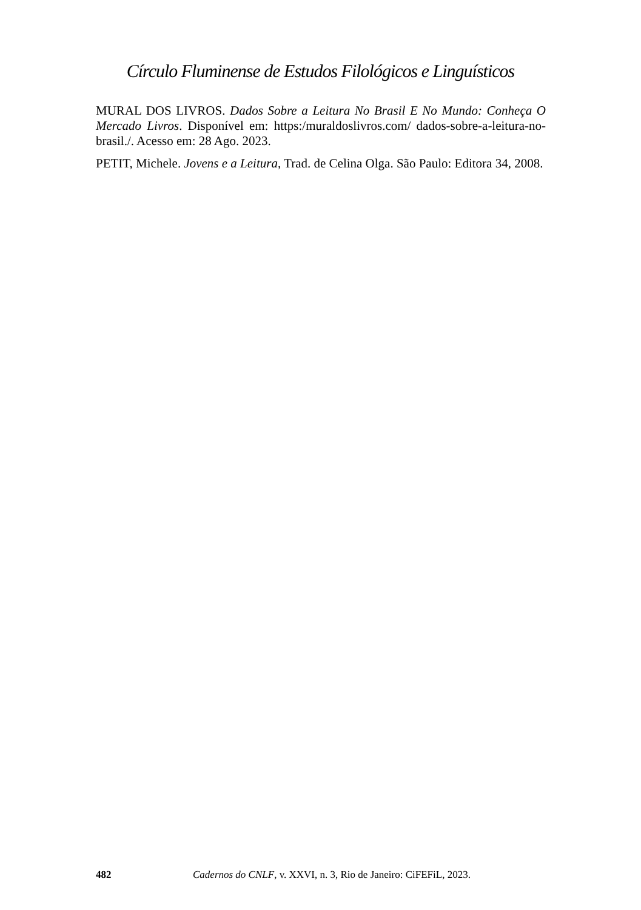Círculo Fluminense de Estudos Filológicos e Linguísticos
MURAL DOS LIVROS. Dados Sobre a Leitura No Brasil E No Mundo: Conheça O Mercado Livros. Disponível em: https:/muraldoslivros.com/ dados-sobre-a-leitura-no-brasil./. Acesso em: 28 Ago. 2023.
PETIT, Michele. Jovens e a Leitura, Trad. de Celina Olga. São Paulo: Editora 34, 2008.
482 Cadernos do CNLF, v. XXVI, n. 3, Rio de Janeiro: CiFEFiL, 2023.